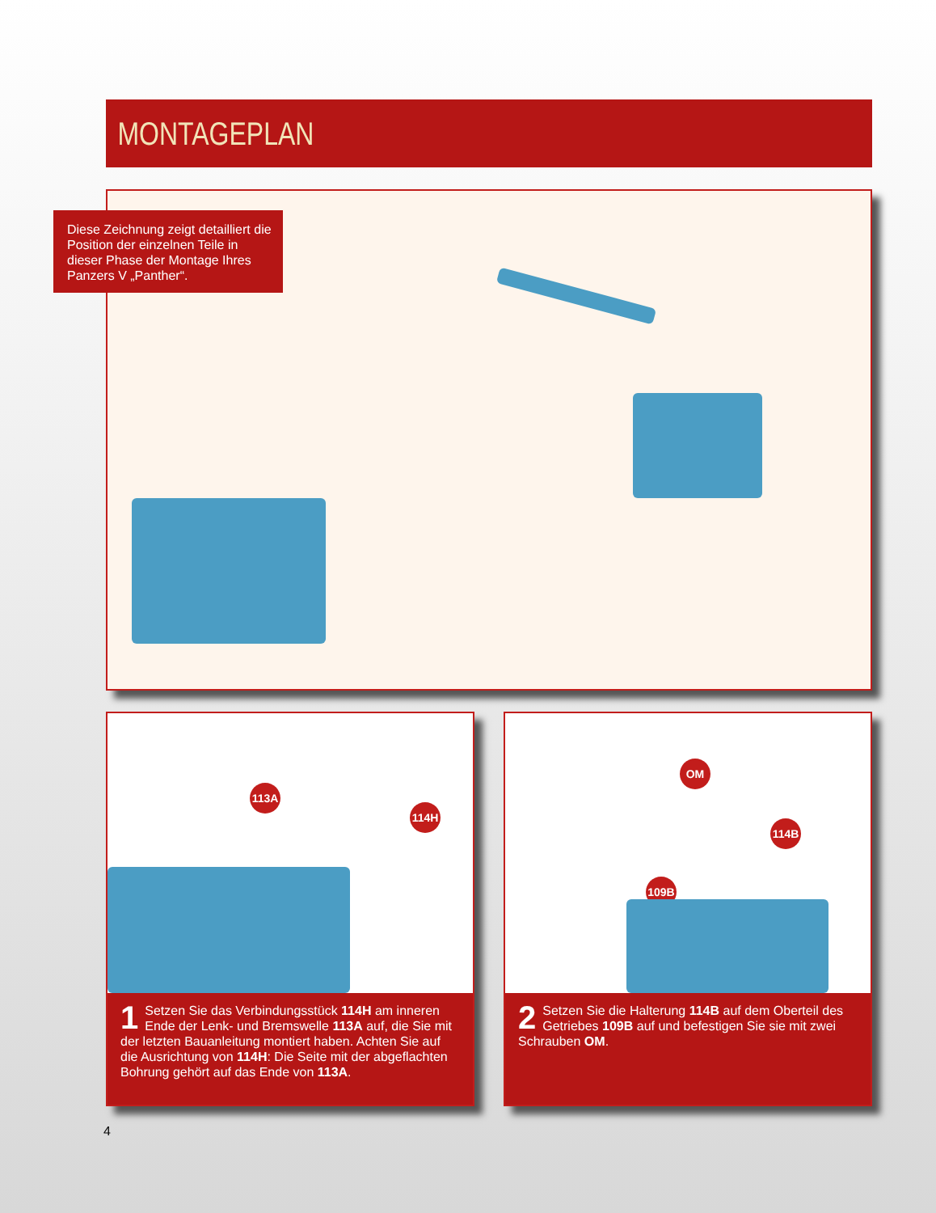MONTAGEPLAN
Diese Zeichnung zeigt detailliert die Position der einzelnen Teile in dieser Phase der Montage Ihres Panzers V „Panther“.
113A
114H
1 Setzen Sie das Verbindungsstück 114H am inneren Ende der Lenk- und Bremswelle 113A auf, die Sie mit der letzten Bauanleitung montiert haben. Achten Sie auf die Ausrichtung von 114H: Die Seite mit der abgeflachten Bohrung gehört auf das Ende von 113A.
OM
114B
109B
2 Setzen Sie die Halterung 114B auf dem Oberteil des Getriebes 109B auf und befestigen Sie sie mit zwei Schrauben OM.
4